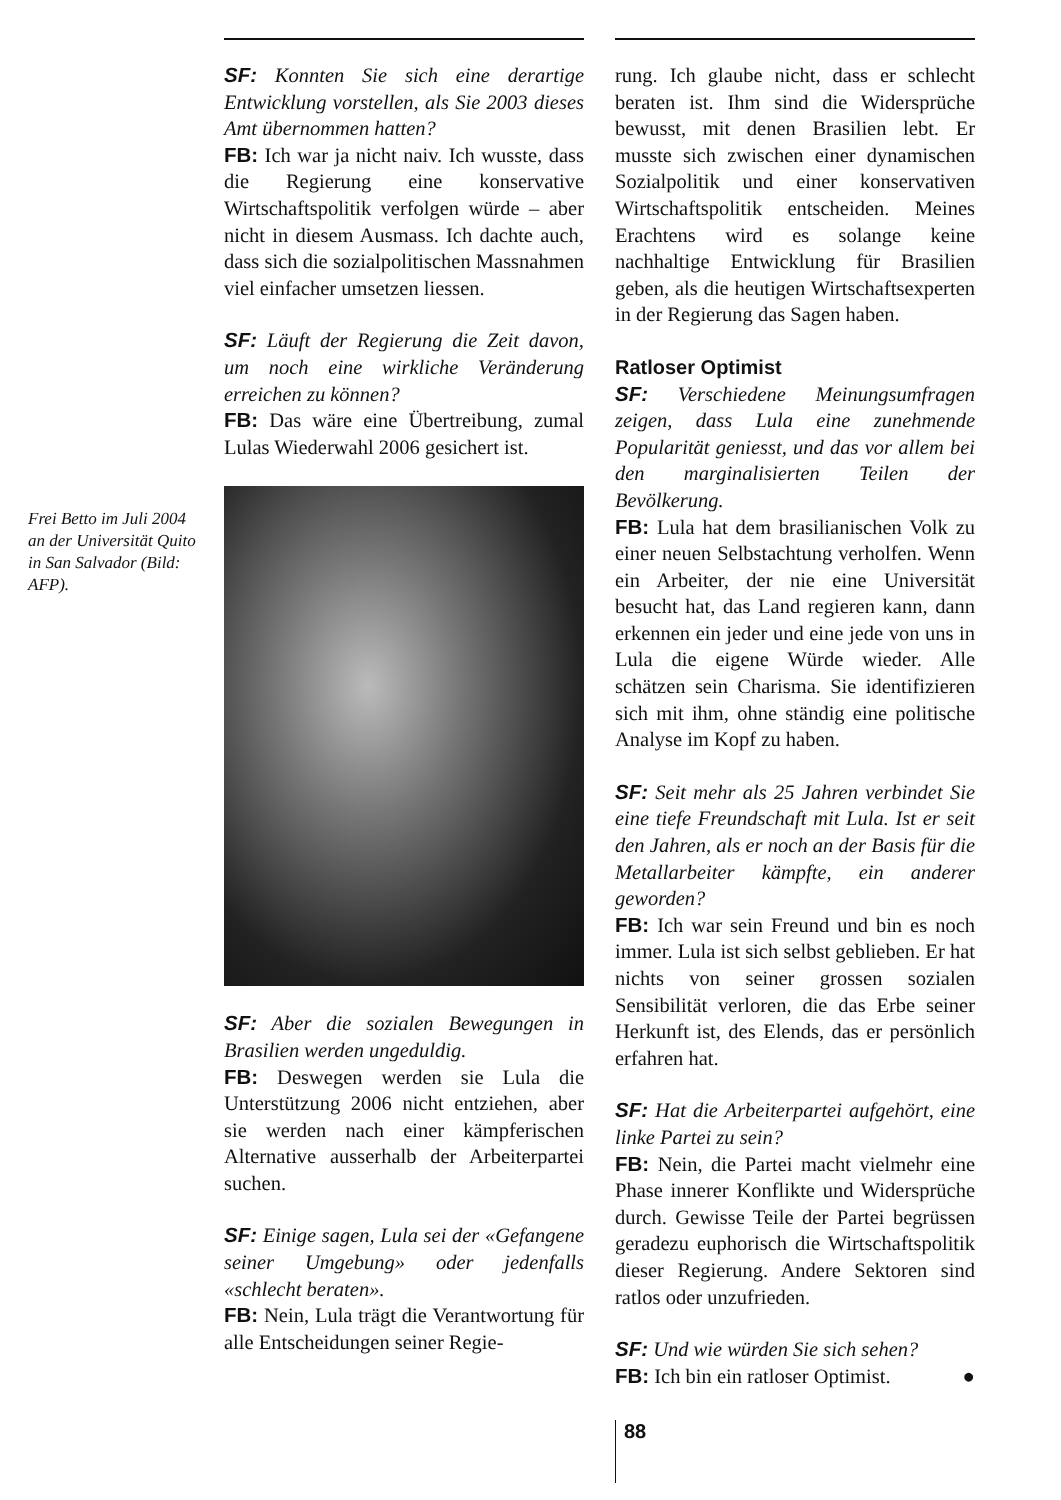Frei Betto im Juli 2004 an der Universität Quito in San Salvador (Bild: AFP).
SF: Konnten Sie sich eine derartige Entwicklung vorstellen, als Sie 2003 dieses Amt übernommen hatten?
FB: Ich war ja nicht naiv. Ich wusste, dass die Regierung eine konservative Wirtschaftspolitik verfolgen würde – aber nicht in diesem Ausmass. Ich dachte auch, dass sich die sozialpolitischen Massnahmen viel einfacher umsetzen liessen.
SF: Läuft der Regierung die Zeit davon, um noch eine wirkliche Veränderung erreichen zu können?
FB: Das wäre eine Übertreibung, zumal Lulas Wiederwahl 2006 gesichert ist.
SF: Aber die sozialen Bewegungen in Brasilien werden ungeduldig.
FB: Deswegen werden sie Lula die Unterstützung 2006 nicht entziehen, aber sie werden nach einer kämpferischen Alternative ausserhalb der Arbeiterpartei suchen.
SF: Einige sagen, Lula sei der «Gefangene seiner Umgebung» oder jedenfalls «schlecht beraten».
FB: Nein, Lula trägt die Verantwortung für alle Entscheidungen seiner Regie-
rung. Ich glaube nicht, dass er schlecht beraten ist. Ihm sind die Widersprüche bewusst, mit denen Brasilien lebt. Er musste sich zwischen einer dynamischen Sozialpolitik und einer konservativen Wirtschaftspolitik entscheiden. Meines Erachtens wird es solange keine nachhaltige Entwicklung für Brasilien geben, als die heutigen Wirtschaftsexperten in der Regierung das Sagen haben.
Ratloser Optimist
SF: Verschiedene Meinungsumfragen zeigen, dass Lula eine zunehmende Popularität geniesst, und das vor allem bei den marginalisierten Teilen der Bevölkerung.
FB: Lula hat dem brasilianischen Volk zu einer neuen Selbstachtung verholfen. Wenn ein Arbeiter, der nie eine Universität besucht hat, das Land regieren kann, dann erkennen ein jeder und eine jede von uns in Lula die eigene Würde wieder. Alle schätzen sein Charisma. Sie identifizieren sich mit ihm, ohne ständig eine politische Analyse im Kopf zu haben.
SF: Seit mehr als 25 Jahren verbindet Sie eine tiefe Freundschaft mit Lula. Ist er seit den Jahren, als er noch an der Basis für die Metallarbeiter kämpfte, ein anderer geworden?
FB: Ich war sein Freund und bin es noch immer. Lula ist sich selbst geblieben. Er hat nichts von seiner grossen sozialen Sensibilität verloren, die das Erbe seiner Herkunft ist, des Elends, das er persönlich erfahren hat.
SF: Hat die Arbeiterpartei aufgehört, eine linke Partei zu sein?
FB: Nein, die Partei macht vielmehr eine Phase innerer Konflikte und Widersprüche durch. Gewisse Teile der Partei begrüssen geradezu euphorisch die Wirtschaftspolitik dieser Regierung. Andere Sektoren sind ratlos oder unzufrieden.
SF: Und wie würden Sie sich sehen?
FB: Ich bin ein ratloser Optimist. ●
88